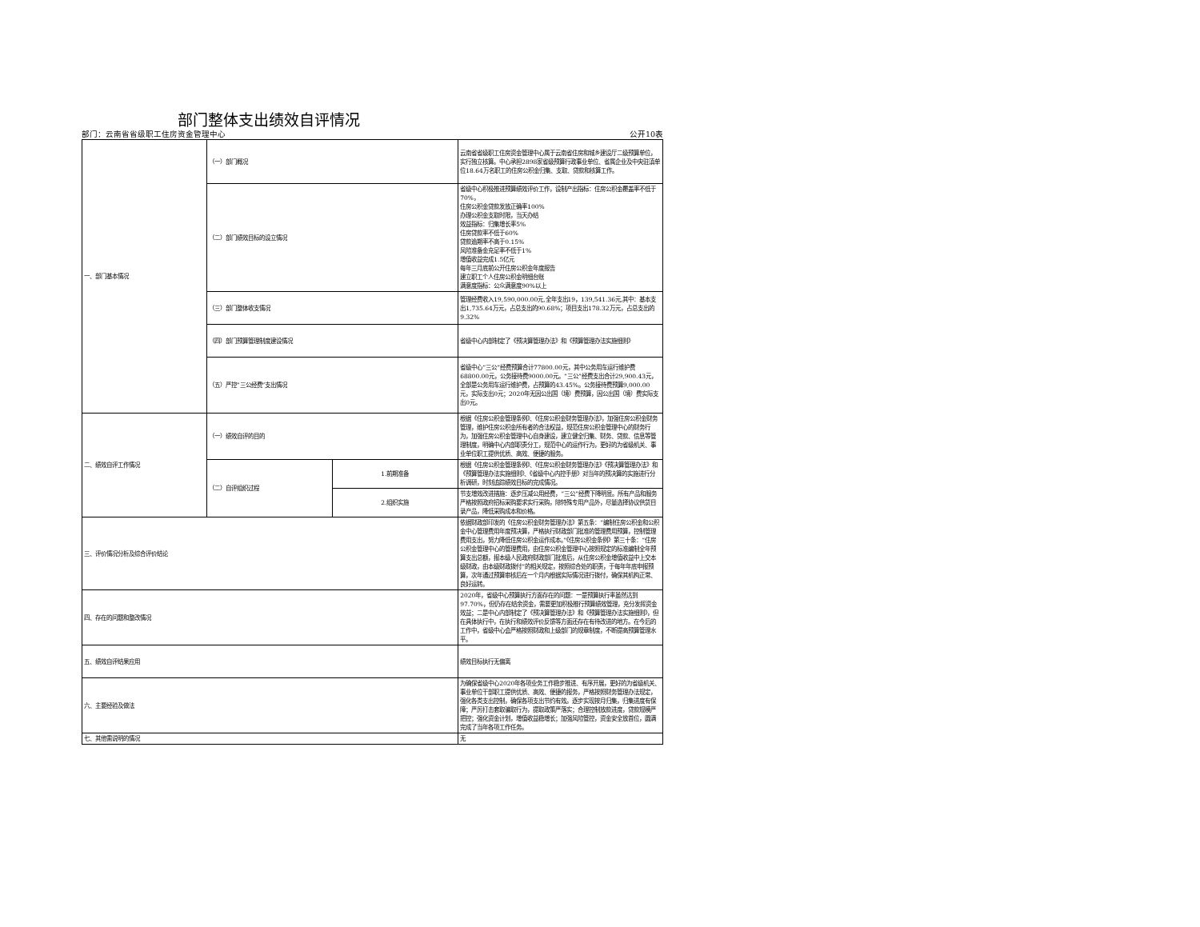部门整体支出绩效自评情况
部门：云南省省级职工住房资金管理中心 公开10表
| 一、部门基本情况 | （一）部门概况 | | 云南省省级职工住房资金管理中心属于云南省住房和城乡建设厅二级预算单位，实行独立核算。中心承担2898家省级预算行政事业单位、省属企业及中央驻滇单位18.64万名职工的住房公积金归集、支取、贷款和核算工作。 |
| | （二）部门绩效目标的设立情况 | | 省级中心积极推进预算绩效评价工作，设制产出指标：住房公积金覆盖率不低于70%， 住房公积金贷款发放正确率100% 办理公积金支取时限，当天办结 效益指标：归集增长率5% 住房贷款率不低于60% 贷款逾期率不高于0.15% 风险准备金充足率不低于1% 增值收益完成1.5亿元 每年三月底前公开住房公积金年度报告 建立职工个人住房公积金明细台账 满意度指标：公众满意度90%以上 |
| | （三）部门整体收支情况 | | 管理经费收入19,590,000.00元,全年支出19，139,541.36元,其中：基本支出1,735.64万元，占总支出的90.68%；项目支出178.32万元，占总支出的9.32% |
| | （四）部门预算管理制度建设情况 | | 省级中心内部制定了《预决算管理办法》和《预算管理办法实施细则》 |
| | （五）严控“三公经费”支出情况 | | 省级中心“三公”经费预算合计77800.00元，其中公务用车运行维护费68800.00元，公务接待费9000.00元。“三公”经费支出合计29,900.43元，全部是公务用车运行维护费，占预算的43.45%。公务接待费预算9,000.00元，实际支出0元；2020年无因公出国（境）费预算，因公出国（境）费实际支出0元。 |
| 二、绩效自评工作情况 | （一）绩效自评的目的 | | 根据《住房公积金管理条例》、《住房公积金财务管理办法》，加强住房公积金财务管理，维护住房公积金所有者的合法权益，规范住房公积金管理中心的财务行为，加强住房公积金管理中心自身建设，建立健全归集、财务、贷款、信息等管理制度，明确中心内部职责分工，规范中心的运作行为，更好的为省级机关、事业单位职工提供优质、高效、便捷的服务。 |
| | （二）自评组织过程 | 1.前期准备 | 根据《住房公积金管理条例》、《住房公积金财务管理办法》《预决算管理办法》和《预算管理办法实施细则》、《省级中心内控手册》对当年的预决算的实施进行分析调研，时刻追踪绩效目标的完成情况。 |
| | | 2.组织实施 | 节支增效改进措施：逐步压减公用经费，“三公”经费下降明显。所有产品和服务严格按照政府招标采购要求实行采购，除特殊专用产品外，尽量选择协议供货目录产品，降低采购成本和价格。 |
| 三、评价情况分析及综合评价结论 | | | 依据财政部印发的《住房公积金财务管理办法》第五条：“编制住房公积金和公积金中心管理费用年度预决算，严格执行财政部门批准的管理费用预算，控制管理费用支出，努力降低住房公积金运作成本。”《住房公积金条例》第三十条：“住房公积金管理中心的管理费用，由住房公积金管理中心按照规定的标准编制全年预算支出总额，报本级人民政府财政部门批准后，从住房公积金增值收益中上交本级财政，由本级财政拨付”的相关规定，按照综合处的职责，于每年年底申报预算，次年通过预算审核后在一个月内根据实际情况进行拨付，确保其机构正常、良好运转。 |
| 四、存在的问题和整改情况 | | | 2020年，省级中心预算执行方面存在的问题：一是预算执行率虽然达到97.70%，但仍存在结余资金，需要更加积极推行预算绩效管理，充分发挥资金效益；二是中心内部制定了《预决算管理办法》和《预算管理办法实施细则》，但在具体执行中，在执行和绩效评价反馈等方面还存在有待改进的地方。在今后的工作中，省级中心会严格按照财政和上级部门的规章制度，不断提高预算管理水平。 |
| 五、绩效自评结果应用 | | | 绩效目标执行无偏离 |
| 六、主要经验及做法 | | | 为确保省级中心2020年各项业务工作稳步推进、有序开展，更好的为省级机关、事业单位干部职工提供优质、高效、便捷的报务，严格按照财务管理办法规定，强化各类支出控制，确保各项支出节约有效。逐步实现按月归集，归集进度有保障；严厉打击套取骗取行为，提取政策严落实；合理控制放款进度，贷款规模严把控；强化资金计划，增值收益稳增长；加强风险管控，资金安全放首位，圆满完成了当年各项工作任务。 |
| 七、其他需说明的情况 | | | 无 |